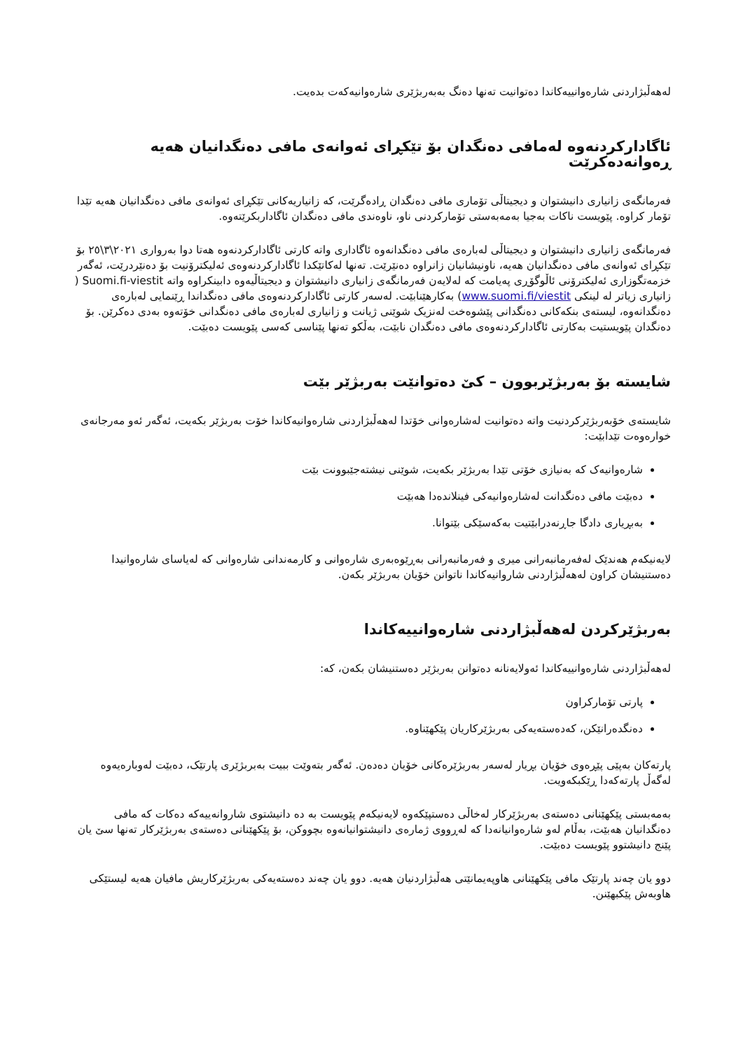لەهەڵبژاردنی شارەوانییەکاندا دەتوانیت تەنها دەنگ بەبەربژێری شارەوانیەکەت بدەیت.
ئاگادارکردنەوە لەمافی دەنگدان بۆ تێکڕای ئەوانەی مافی دەنگدانیان هەیە ڕەوانەدەکرێت
فەرمانگەی زانیاری دانیشتوان و دیجیتاڵی تۆماری مافی دەنگدان ڕادەگرێت، کە زانیاریەکانی تێکڕای ئەوانەی مافی دەنگدانیان هەیە تێدا تۆمار کراوە. پێویست ناکات بەجیا بەمەبەستی تۆمارکردنی ناو، ناوەندی مافی دەنگدان ئاگاداربکرێتەوە.
فەرمانگەی زانیاری دانیشتوان و دیجیتاڵی لەبارەی مافی دەنگدانەوە ئاگاداری واتە کارتی ئاگادارکردنەوە هەتا دوا بەرواری ٢٠٢١\٣\٢٥ بۆ تێکڕای ئەوانەی مافی دەنگدانیان هەیە، ناونیشانیان زانراوە دەنێرێت. تەنها لەکاتێکدا ئاگادارکردنەوەی ئەلیکترۆنیت بۆ دەنێردرێت، ئەگەر خزمەتگوزاری ئەلیکترۆنی ئاڵوگۆڕی پەیامت کە لەلایەن فەرمانگەی زانیاری دانیشتوان و دیجیتاڵیەوە دابینکراوە واتە Suomi.fi-viestit ( زانیاری زیاتر لە لینکی www.suomi.fi/viestit) بەکارهێنابێت. لەسەر کارتی ئاگادارکردنەوەی مافی دەنگداندا ڕێنمایی لەبارەی دەنگدانەوە، لیستەی بنکەکانی دەنگدانی پێشوەخت لەنزیک شوێنی ژیانت و زانیاری لەبارەی مافی دەنگدانی خۆتەوە بەدی دەکرێن. بۆ دەنگدان پێویستیت بەکارتی ئاگادارکردنەوەی مافی دەنگدان نابێت، بەڵکو تەنها پێناسی کەسی پێویست دەبێت.
شایستە بۆ بەربژێربوون – کێ دەتوانێت بەربژێر بێت
شایستەی خۆبەربژێرکردنیت واتە دەتوانیت لەشارەوانی خۆتدا لەهەڵبژاردنی شارەوانیەکاندا خۆت بەربژێر بکەیت، ئەگەر ئەو مەرجانەی خوارەوەت تێدابێت:
شارەوانیەک کە بەنیازی خۆتی تێدا بەربژێر بکەیت، شوێنی نیشتەجێبوونت بێت
دەبێت مافی دەنگدانت لەشارەوانیەکی فینلاندەدا هەبێت
بەبڕیاری دادگا جاڕنەدرابێتیت بەکەسێکی بێتوانا.
لایەنیکەم هەندێک لەفەرمانبەرانی میری و فەرمانبەرانی بەڕێوەبەری شارەوانی و کارمەندانی شارەوانی کە لەیاسای شارەوانیدا دەستنیشان کراون لەهەڵبژاردنی شاروانیەکاندا ناتوانن خۆیان بەربژێر بکەن.
بەربژێرکردن لەهەڵبژاردنی شارەوانییەکاندا
لەهەڵبژاردنی شارەوانییەکاندا ئەولایەنانە دەتوانن بەربژێر دەستنیشان بکەن، کە:
پارتی تۆمارکراون
دەنگدەرانێکن، کەدەستەیەکی بەربژێرکاریان پێکهێناوە.
پارتەکان بەپێی پێڕەوی خۆیان بڕیار لەسەر بەربژێرەکانی خۆیان دەدەن. ئەگەر بتەوێت ببیت بەبربژێری پارتێک، دەبێت لەوبارەیەوە لەگەڵ پارتەکەدا ڕێکبکەویت.
بەمەبستی پێکهێنانی دەستەی بەربژێرکار لەخاڵی دەستپێکەوە لایەنیکەم پێویست بە دە دانیشتوی شاروانەییەکە دەکات کە مافی دەنگدانیان هەبێت، بەڵام لەو شارەوانیانەدا کە لەڕووی ژمارەی دانیشتوانیانەوە بچووکن، بۆ پێکهێنانی دەستەی بەربژێرکار تەنها سێ یان پێنج دانیشتوو پێویست دەبێت.
دوو یان چەند پارتێک مافی پێکهێنانی هاوپەیمانێتی هەڵبژاردنیان هەیە. دوو یان چەند دەستەیەکی بەربژێرکاریش مافیان هەیە لیستێکی هاوبەش پێکبهێنن.